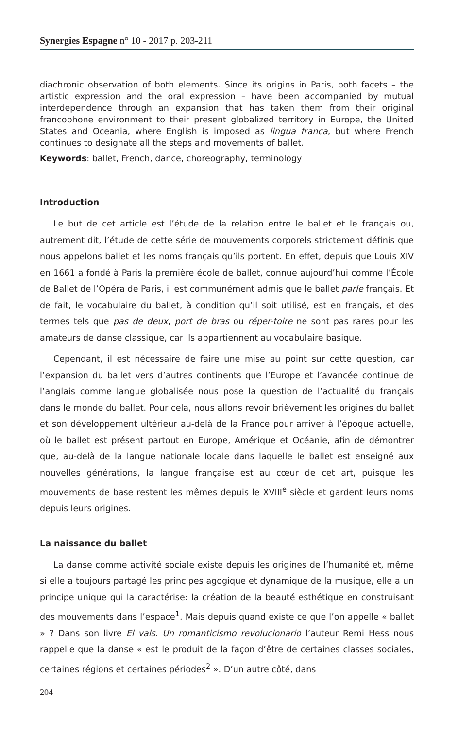Synergies Espagne n° 10 - 2017 p. 203-211
diachronic observation of both elements. Since its origins in Paris, both facets – the artistic expression and the oral expression – have been accompanied by mutual interdependence through an expansion that has taken them from their original francophone environment to their present globalized territory in Europe, the United States and Oceania, where English is imposed as lingua franca, but where French continues to designate all the steps and movements of ballet.
Keywords: ballet, French, dance, choreography, terminology
Introduction
Le but de cet article est l’étude de la relation entre le ballet et le français ou, autrement dit, l’étude de cette série de mouvements corporels strictement définis que nous appelons ballet et les noms français qu’ils portent. En effet, depuis que Louis XIV en 1661 a fondé à Paris la première école de ballet, connue aujourd’hui comme l’École de Ballet de l’Opéra de Paris, il est communément admis que le ballet parle français. Et de fait, le vocabulaire du ballet, à condition qu’il soit utilisé, est en français, et des termes tels que pas de deux, port de bras ou réper-toire ne sont pas rares pour les amateurs de danse classique, car ils appartiennent au vocabulaire basique.
Cependant, il est nécessaire de faire une mise au point sur cette question, car l’expansion du ballet vers d’autres continents que l’Europe et l’avancée continue de l’anglais comme langue globalisée nous pose la question de l’actualité du français dans le monde du ballet. Pour cela, nous allons revoir brièvement les origines du ballet et son développement ultérieur au-delà de la France pour arriver à l’époque actuelle, où le ballet est présent partout en Europe, Amérique et Océanie, afin de démontrer que, au-delà de la langue nationale locale dans laquelle le ballet est enseigné aux nouvelles générations, la langue française est au cœur de cet art, puisque les mouvements de base restent les mêmes depuis le XVIII<sup>e</sup> siècle et gardent leurs noms depuis leurs origines.
La naissance du ballet
La danse comme activité sociale existe depuis les origines de l’humanité et, même si elle a toujours partagé les principes agogique et dynamique de la musique, elle a un principe unique qui la caractérise: la création de la beauté esthétique en construisant des mouvements dans l’espace<sup>1</sup>. Mais depuis quand existe ce que l’on appelle « ballet » ? Dans son livre El vals. Un romanticismo revolucionario l’auteur Remi Hess nous rappelle que la danse « est le produit de la façon d’être de certaines classes sociales, certaines régions et certaines périodes<sup>2</sup> ». D’un autre côté, dans
204